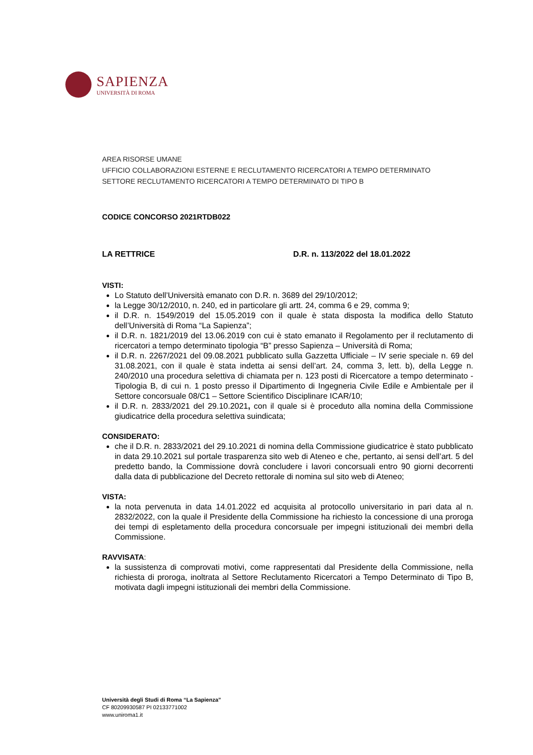SAPIENZA
UNIVERSITÀ DI ROMA
AREA RISORSE UMANE
UFFICIO COLLABORAZIONI ESTERNE E RECLUTAMENTO RICERCATORI A TEMPO DETERMINATO
SETTORE RECLUTAMENTO RICERCATORI A TEMPO DETERMINATO DI TIPO B
CODICE CONCORSO 2021RTDB022
LA RETTRICE D.R. n. 113/2022 del 18.01.2022
VISTI:
Lo Statuto dell’Università emanato con D.R. n. 3689 del 29/10/2012;
la Legge 30/12/2010, n. 240, ed in particolare gli artt. 24, comma 6 e 29, comma 9;
il D.R. n. 1549/2019 del 15.05.2019 con il quale è stata disposta la modifica dello Statuto dell’Università di Roma “La Sapienza”;
il D.R. n. 1821/2019 del 13.06.2019 con cui è stato emanato il Regolamento per il reclutamento di ricercatori a tempo determinato tipologia “B” presso Sapienza – Università di Roma;
il D.R. n. 2267/2021 del 09.08.2021 pubblicato sulla Gazzetta Ufficiale – IV serie speciale n. 69 del 31.08.2021, con il quale è stata indetta ai sensi dell’art. 24, comma 3, lett. b), della Legge n. 240/2010 una procedura selettiva di chiamata per n. 123 posti di Ricercatore a tempo determinato - Tipologia B, di cui n. 1 posto presso il Dipartimento di Ingegneria Civile Edile e Ambientale per il Settore concorsuale 08/C1 – Settore Scientifico Disciplinare ICAR/10;
il D.R. n. 2833/2021 del 29.10.2021, con il quale si è proceduto alla nomina della Commissione giudicatrice della procedura selettiva suindicata;
CONSIDERATO:
che il D.R. n. 2833/2021 del 29.10.2021 di nomina della Commissione giudicatrice è stato pubblicato in data 29.10.2021 sul portale trasparenza sito web di Ateneo e che, pertanto, ai sensi dell’art. 5 del predetto bando, la Commissione dovrà concludere i lavori concorsuali entro 90 giorni decorrenti dalla data di pubblicazione del Decreto rettorale di nomina sul sito web di Ateneo;
VISTA:
la nota pervenuta in data 14.01.2022 ed acquisita al protocollo universitario in pari data al n. 2832/2022, con la quale il Presidente della Commissione ha richiesto la concessione di una proroga dei tempi di espletamento della procedura concorsuale per impegni istituzionali dei membri della Commissione.
RAVVISATA:
la sussistenza di comprovati motivi, come rappresentati dal Presidente della Commissione, nella richiesta di proroga, inoltrata al Settore Reclutamento Ricercatori a Tempo Determinato di Tipo B, motivata dagli impegni istituzionali dei membri della Commissione.
Università degli Studi di Roma “La Sapienza”
CF 80209930587 PI 02133771002
www.uniroma1.it